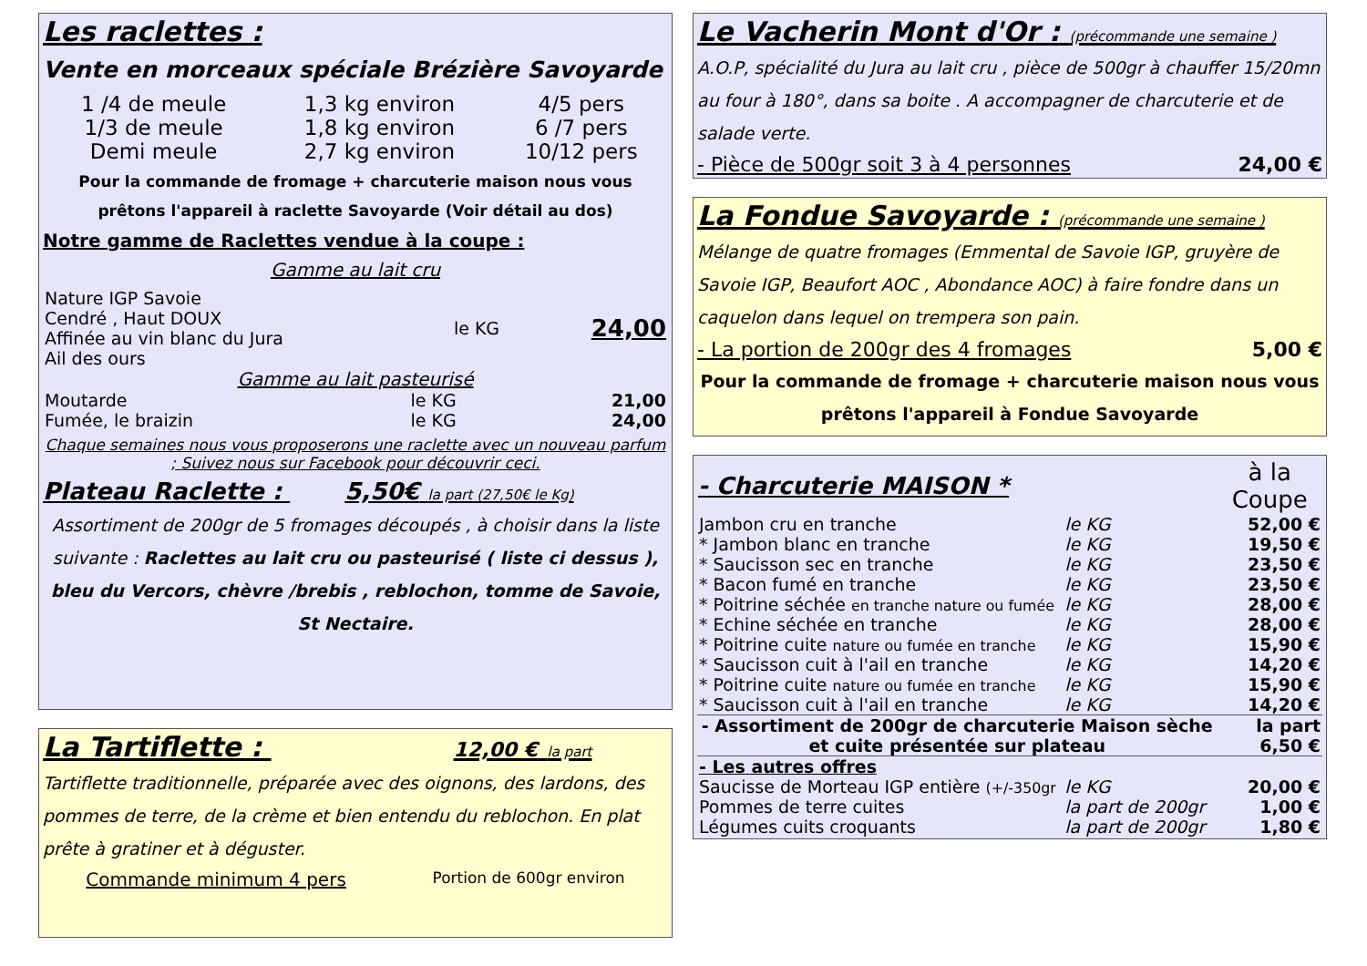Les raclettes :
Vente en morceaux spéciale Brézière Savoyarde
| 1 /4 de meule | 1,3 kg environ | 4/5 pers |
| 1/3 de meule | 1,8 kg environ | 6 /7 pers |
| Demi meule | 2,7 kg environ | 10/12 pers |
Pour la commande de fromage + charcuterie maison nous vous prêtons l'appareil à raclette Savoyarde (Voir détail au dos)
Notre gamme de Raclettes vendue à la coupe :
Gamme au lait cru
| Nature IGP Savoie Cendré , Haut DOUX Affinée au vin blanc du Jura Ail des ours | le KG | 24,00 |
Gamme au lait pasteurisé
| Moutarde | le KG | 21,00 |
| Fumée, le braizin | le KG | 24,00 |
Chaque semaines nous vous proposerons une raclette avec un nouveau parfum ; Suivez nous sur Facebook pour découvrir ceci.
Plateau Raclette : 5,50€ la part (27,50€ le Kg)
Assortiment de 200gr de 5 fromages découpés , à choisir dans la liste suivante : Raclettes au lait cru ou pasteurisé ( liste ci dessus ), bleu du Vercors, chèvre /brebis , reblochon, tomme de Savoie, St Nectaire.
La Tartiflette : 12,00 € la part
Tartiflette traditionnelle, préparée avec des oignons, des lardons, des pommes de terre, de la crème et bien entendu du reblochon. En plat prête à gratiner et à déguster.
Commande minimum 4 pers Portion de 600gr environ
Le Vacherin Mont d'Or : (précommande une semaine )
A.O.P, spécialité du Jura au lait cru , pièce de 500gr à chauffer 15/20mn au four à 180°, dans sa boite . A accompagner de charcuterie et de salade verte.
- Pièce de 500gr soit 3 à 4 personnes 24,00 €
La Fondue Savoyarde : (précommande une semaine )
Mélange de quatre fromages (Emmental de Savoie IGP, gruyère de Savoie IGP, Beaufort AOC , Abondance AOC) à faire fondre dans un caquelon dans lequel on trempera son pain.
- La portion de 200gr des 4 fromages 5,00 €
Pour la commande de fromage + charcuterie maison nous vous prêtons l'appareil à Fondue Savoyarde
| - Charcuterie MAISON * | | à la Coupe |
| --- | --- | --- |
| Jambon cru en tranche | le KG | 52,00 € |
| * Jambon blanc en tranche | le KG | 19,50 € |
| * Saucisson sec en tranche | le KG | 23,50 € |
| * Bacon fumé en tranche | le KG | 23,50 € |
| * Poitrine séchée en tranche nature ou fumée | le KG | 28,00 € |
| * Echine séchée en tranche | le KG | 28,00 € |
| * Poitrine cuite nature ou fumée en tranche | le KG | 15,90 € |
| * Saucisson cuit à l'ail en tranche | le KG | 14,20 € |
| * Poitrine cuite nature ou fumée en tranche | le KG | 15,90 € |
| * Saucisson cuit à l'ail en tranche | le KG | 14,20 € |
| - Assortiment de 200gr de charcuterie Maison sèche et cuite présentée sur plateau | | la part 6,50 € |
| - Les autres offres | | |
| Saucisse de Morteau IGP entière (+/-350gr | le KG | 20,00 € |
| Pommes de terre cuites | la part de 200gr | 1,00 € |
| Légumes cuits croquants | la part de 200gr | 1,80 € |